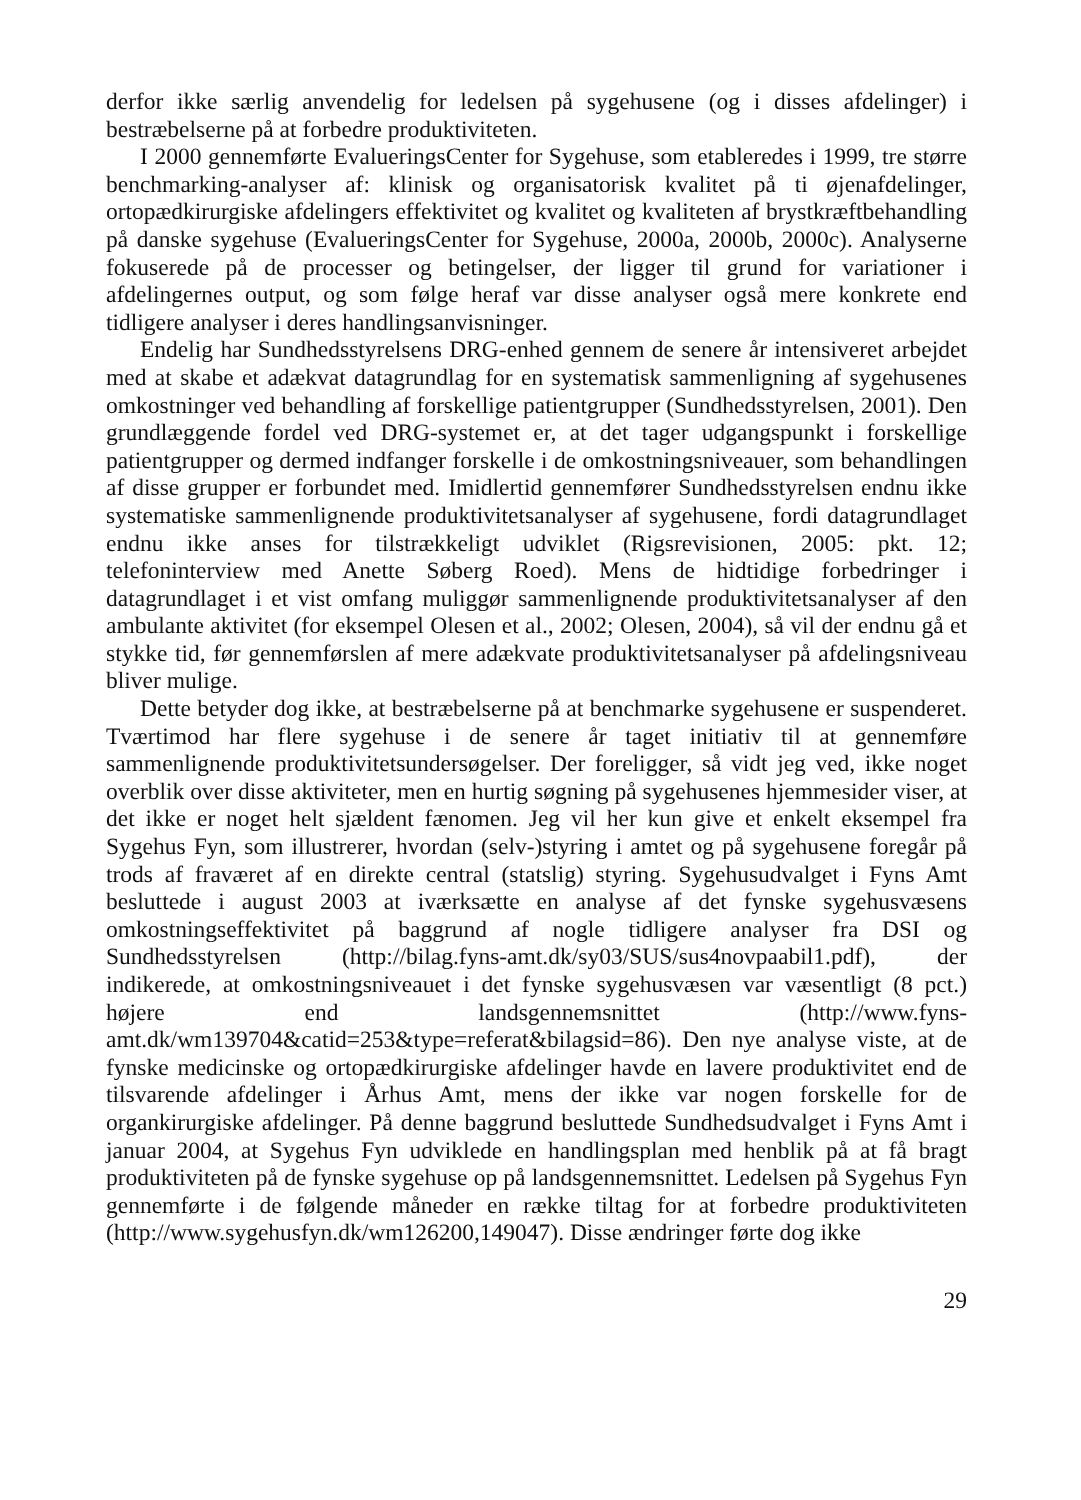derfor ikke særlig anvendelig for ledelsen på sygehusene (og i disses afdelinger) i bestræbelserne på at forbedre produktiviteten.
I 2000 gennemførte EvalueringsCenter for Sygehuse, som etableredes i 1999, tre større benchmarking-analyser af: klinisk og organisatorisk kvalitet på ti øjenafdelinger, ortopædkirurgiske afdelingers effektivitet og kvalitet og kvaliteten af brystkræftbehandling på danske sygehuse (EvalueringsCenter for Sygehuse, 2000a, 2000b, 2000c). Analyserne fokuserede på de processer og betingelser, der ligger til grund for variationer i afdelingernes output, og som følge heraf var disse analyser også mere konkrete end tidligere analyser i deres handlingsanvisninger.
Endelig har Sundhedsstyrelsens DRG-enhed gennem de senere år intensiveret arbejdet med at skabe et adækvat datagrundlag for en systematisk sammenligning af sygehusenes omkostninger ved behandling af forskellige patientgrupper (Sundhedsstyrelsen, 2001). Den grundlæggende fordel ved DRG-systemet er, at det tager udgangspunkt i forskellige patientgrupper og dermed indfanger forskelle i de omkostningsniveauer, som behandlingen af disse grupper er forbundet med. Imidlertid gennemfører Sundhedsstyrelsen endnu ikke systematiske sammenlignende produktivitetsanalyser af sygehusene, fordi datagrundlaget endnu ikke anses for tilstrækkeligt udviklet (Rigsrevisionen, 2005: pkt. 12; telefoninterview med Anette Søberg Roed). Mens de hidtidige forbedringer i datagrundlaget i et vist omfang muliggør sammenlignende produktivitetsanalyser af den ambulante aktivitet (for eksempel Olesen et al., 2002; Olesen, 2004), så vil der endnu gå et stykke tid, før gennemførslen af mere adækvate produktivitetsanalyser på afdelingsniveau bliver mulige.
Dette betyder dog ikke, at bestræbelserne på at benchmarke sygehusene er suspenderet. Tværtimod har flere sygehuse i de senere år taget initiativ til at gennemføre sammenlignende produktivitetsundersøgelser. Der foreligger, så vidt jeg ved, ikke noget overblik over disse aktiviteter, men en hurtig søgning på sygehusenes hjemmesider viser, at det ikke er noget helt sjældent fænomen. Jeg vil her kun give et enkelt eksempel fra Sygehus Fyn, som illustrerer, hvordan (selv-)styring i amtet og på sygehusene foregår på trods af fraværet af en direkte central (statslig) styring. Sygehusudvalget i Fyns Amt besluttede i august 2003 at iværksætte en analyse af det fynske sygehusvæsens omkostningseffektivitet på baggrund af nogle tidligere analyser fra DSI og Sundhedsstyrelsen (http://bilag.fyns-amt.dk/sy03/SUS/sus4novpaabil1.pdf), der indikerede, at omkostningsniveauet i det fynske sygehusvæsen var væsentligt (8 pct.) højere end landsgennemsnittet (http://www.fyns-amt.dk/wm139704&catid=253&type=referat&bilagsid=86). Den nye analyse viste, at de fynske medicinske og ortopædkirurgiske afdelinger havde en lavere produktivitet end de tilsvarende afdelinger i Århus Amt, mens der ikke var nogen forskelle for de organkirurgiske afdelinger. På denne baggrund besluttede Sundhedsudvalget i Fyns Amt i januar 2004, at Sygehus Fyn udviklede en handlingsplan med henblik på at få bragt produktiviteten på de fynske sygehuse op på landsgennemsnittet. Ledelsen på Sygehus Fyn gennemførte i de følgende måneder en række tiltag for at forbedre produktiviteten (http://www.sygehusfyn.dk/wm126200,149047). Disse ændringer førte dog ikke
29